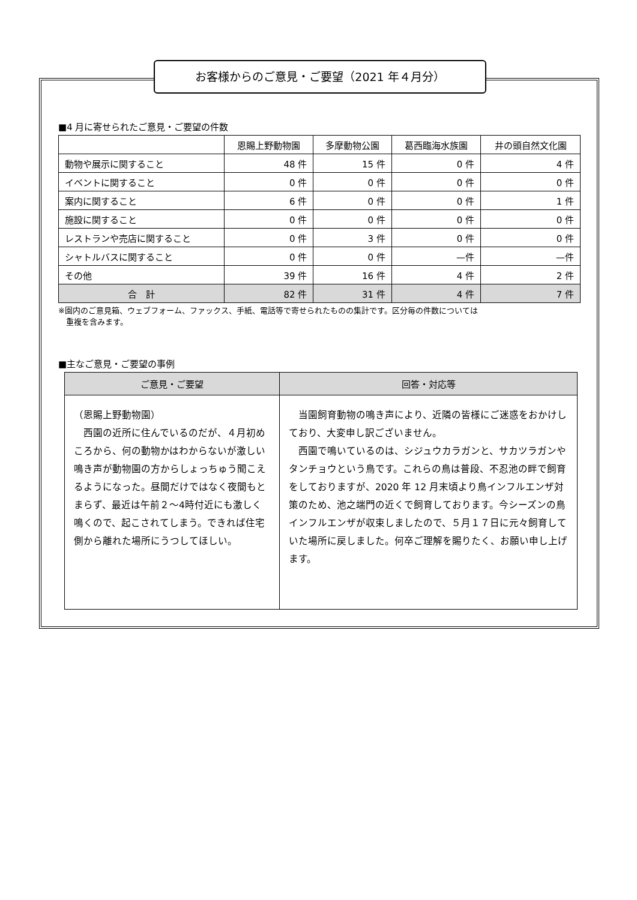お客様からのご意見・ご要望（2021 年４月分）
■4 月に寄せられたご意見・ご要望の件数
| | 恩賜上野動物園 | 多摩動物公園 | 葛西臨海水族園 | 井の頭自然文化園 |
| --- | --- | --- | --- | --- |
| 動物や展示に関すること | 48 件 | 15 件 | 0 件 | 4 件 |
| イベントに関すること | 0 件 | 0 件 | 0 件 | 0 件 |
| 案内に関すること | 6 件 | 0 件 | 0 件 | 1 件 |
| 施設に関すること | 0 件 | 0 件 | 0 件 | 0 件 |
| レストランや売店に関すること | 0 件 | 3 件 | 0 件 | 0 件 |
| シャトルバスに関すること | 0 件 | 0 件 | —件 | —件 |
| その他 | 39 件 | 16 件 | 4 件 | 2 件 |
| 合 計 | 82 件 | 31 件 | 4 件 | 7 件 |
※園内のご意見箱、ウェブフォーム、ファックス、手紙、電話等で寄せられたものの集計です。区分毎の件数については
　重複を含みます。
■主なご意見・ご要望の事例
| ご意見・ご要望 | 回答・対応等 |
| --- | --- |
| （恩賜上野動物園） 西園の近所に住んでいるのだが、４月初めころから、何の動物かはわからないが激しい鳴き声が動物園の方からしょっちゅう聞こえるようになった。昼間だけではなく夜間もとまらず、最近は午前２～4時付近にも激しく鳴くので、起こされてしまう。できれば住宅側から離れた場所にうつしてほしい。 | 当園飼育動物の鳴き声により、近隣の皆様にご迷惑をおかけしており、大変申し訳ございません。 西園で鳴いているのは、シジュウカラガンと、サカツラガンやタンチョウという鳥です。これらの鳥は普段、不忍池の畔で飼育をしておりますが、2020 年 12 月末頃より鳥インフルエンザ対策のため、池之端門の近くで飼育しております。今シーズンの鳥インフルエンザが収束しましたので、５月１７日に元々飼育していた場所に戻しました。何卒ご理解を賜りたく、お願い申し上げます。 |